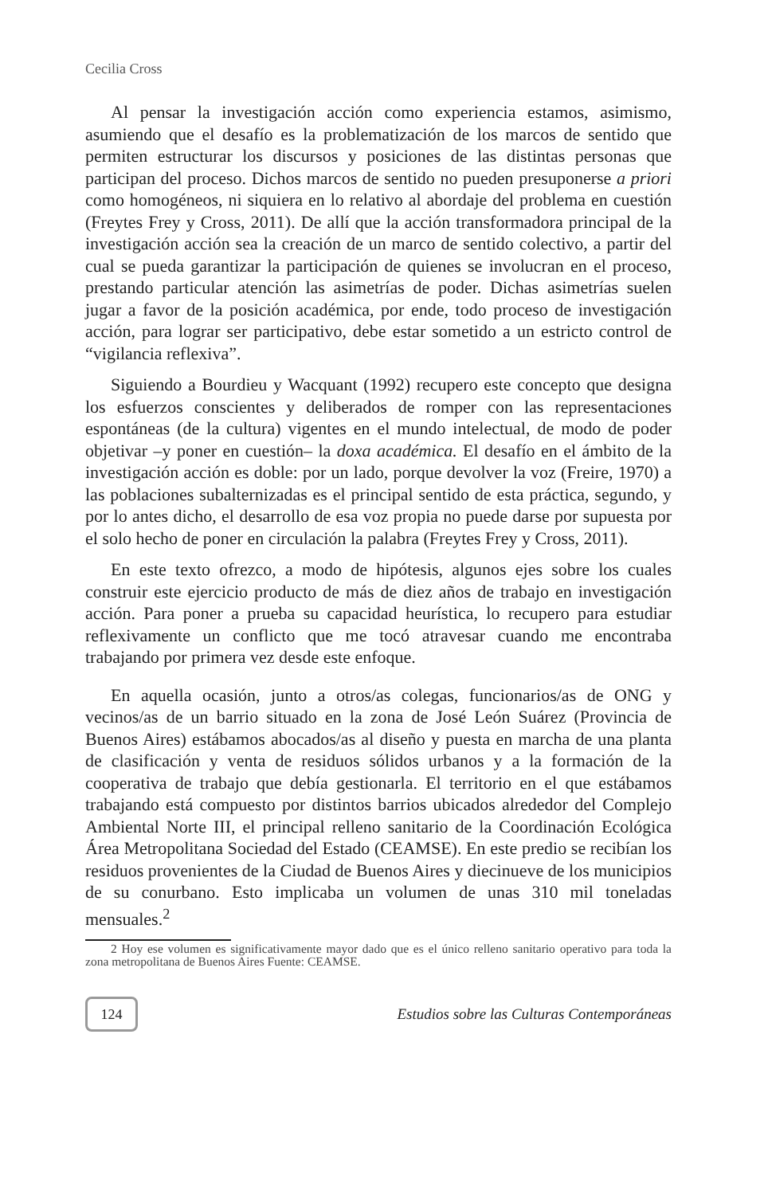Cecilia Cross
Al pensar la investigación acción como experiencia estamos, asimismo, asumiendo que el desafío es la problematización de los marcos de sentido que permiten estructurar los discursos y posiciones de las distintas personas que participan del proceso. Dichos marcos de sentido no pueden presuponerse a priori como homogéneos, ni siquiera en lo relativo al abordaje del problema en cuestión (Freytes Frey y Cross, 2011). De allí que la acción transformadora principal de la investigación acción sea la creación de un marco de sentido colectivo, a partir del cual se pueda garantizar la participación de quienes se involucran en el proceso, prestando particular atención las asimetrías de poder. Dichas asimetrías suelen jugar a favor de la posición académica, por ende, todo proceso de investigación acción, para lograr ser participativo, debe estar sometido a un estricto control de “vigilancia reflexiva”.
Siguiendo a Bourdieu y Wacquant (1992) recupero este concepto que designa los esfuerzos conscientes y deliberados de romper con las representaciones espontáneas (de la cultura) vigentes en el mundo intelectual, de modo de poder objetivar –y poner en cuestión– la doxa académica. El desafío en el ámbito de la investigación acción es doble: por un lado, porque devolver la voz (Freire, 1970) a las poblaciones subalternizadas es el principal sentido de esta práctica, segundo, y por lo antes dicho, el desarrollo de esa voz propia no puede darse por supuesta por el solo hecho de poner en circulación la palabra (Freytes Frey y Cross, 2011).
En este texto ofrezco, a modo de hipótesis, algunos ejes sobre los cuales construir este ejercicio producto de más de diez años de trabajo en investigación acción. Para poner a prueba su capacidad heurística, lo recupero para estudiar reflexivamente un conflicto que me tocó atravesar cuando me encontraba trabajando por primera vez desde este enfoque.
En aquella ocasión, junto a otros/as colegas, funcionarios/as de ONG y vecinos/as de un barrio situado en la zona de José León Suárez (Provincia de Buenos Aires) estábamos abocados/as al diseño y puesta en marcha de una planta de clasificación y venta de residuos sólidos urbanos y a la formación de la cooperativa de trabajo que debía gestionarla. El territorio en el que estábamos trabajando está compuesto por distintos barrios ubicados alrededor del Complejo Ambiental Norte III, el principal relleno sanitario de la Coordinación Ecológica Área Metropolitana Sociedad del Estado (CEAMSE). En este predio se recibían los residuos provenientes de la Ciudad de Buenos Aires y diecinueve de los municipios de su conurbano. Esto implicaba un volumen de unas 310 mil toneladas mensuales.<sup>2</sup>
2 Hoy ese volumen es significativamente mayor dado que es el único relleno sanitario operativo para toda la zona metropolitana de Buenos Aires Fuente: CEAMSE.
124
Estudios sobre las Culturas Contemporáneas